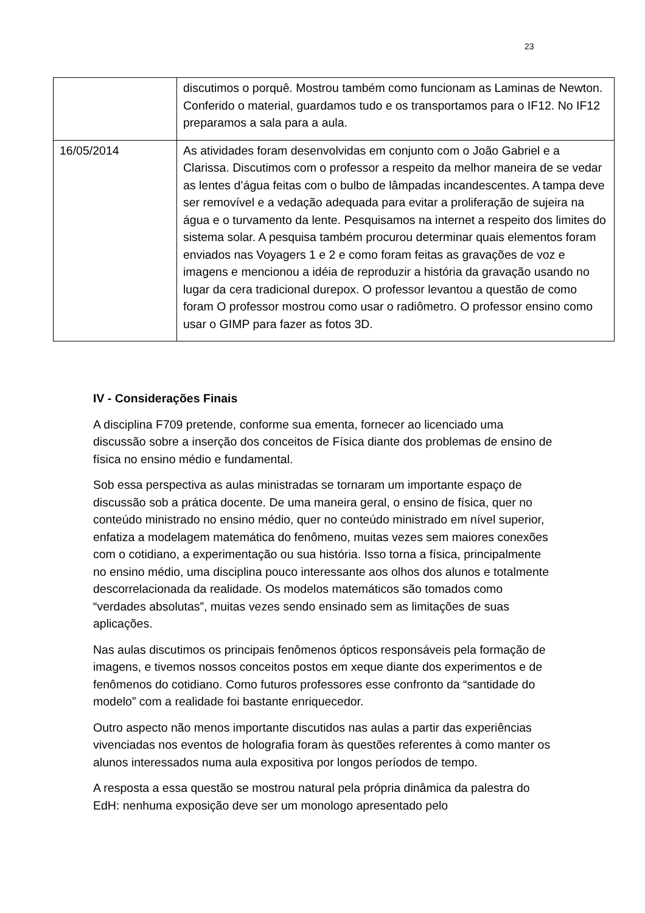23
| | discutimos o porquê. Mostrou também como funcionam as Laminas de Newton. Conferido o material, guardamos tudo e os transportamos para o IF12. No IF12 preparamos a sala para a aula. |
| 16/05/2014 | As atividades foram desenvolvidas em conjunto com o João Gabriel e a Clarissa. Discutimos com o professor a respeito da melhor maneira de se vedar as lentes d’água feitas com o bulbo de lâmpadas incandescentes. A tampa deve ser removível e a vedação adequada para evitar a proliferação de sujeira na água e o turvamento da lente. Pesquisamos na internet a respeito dos limites do sistema solar. A pesquisa também procurou determinar quais elementos foram enviados nas Voyagers 1 e 2 e como foram feitas as gravações de voz e imagens e mencionou a idéia de reproduzir a história da gravação usando no lugar da cera tradicional durepox. O professor levantou a questão de como foram O professor mostrou como usar o radiômetro. O professor ensino como usar o GIMP para fazer as fotos 3D. |
IV - Considerações Finais
A disciplina F709 pretende, conforme sua ementa, fornecer ao licenciado uma discussão sobre a inserção dos conceitos de Física diante dos problemas de ensino de física no ensino médio e fundamental.
Sob essa perspectiva as aulas ministradas se tornaram um importante espaço de discussão sob a prática docente. De uma maneira geral, o ensino de física, quer no conteúdo ministrado no ensino médio, quer no conteúdo ministrado em nível superior, enfatiza a modelagem matemática do fenômeno, muitas vezes sem maiores conexões com o cotidiano, a experimentação ou sua história. Isso torna a física, principalmente no ensino médio, uma disciplina pouco interessante aos olhos dos alunos e totalmente descorrelacionada da realidade. Os modelos matemáticos são tomados como “verdades absolutas”, muitas vezes sendo ensinado sem as limitações de suas aplicações.
Nas aulas discutimos os principais fenômenos ópticos responsáveis pela formação de imagens, e tivemos nossos conceitos postos em xeque diante dos experimentos e de fenômenos do cotidiano. Como futuros professores esse confronto da “santidade do modelo” com a realidade foi bastante enriquecedor.
Outro aspecto não menos importante discutidos nas aulas a partir das experiências vivenciadas nos eventos de holografia foram às questões referentes à como manter os alunos interessados numa aula expositiva por longos períodos de tempo.
A resposta a essa questão se mostrou natural pela própria dinâmica da palestra do EdH: nenhuma exposição deve ser um monologo apresentado pelo